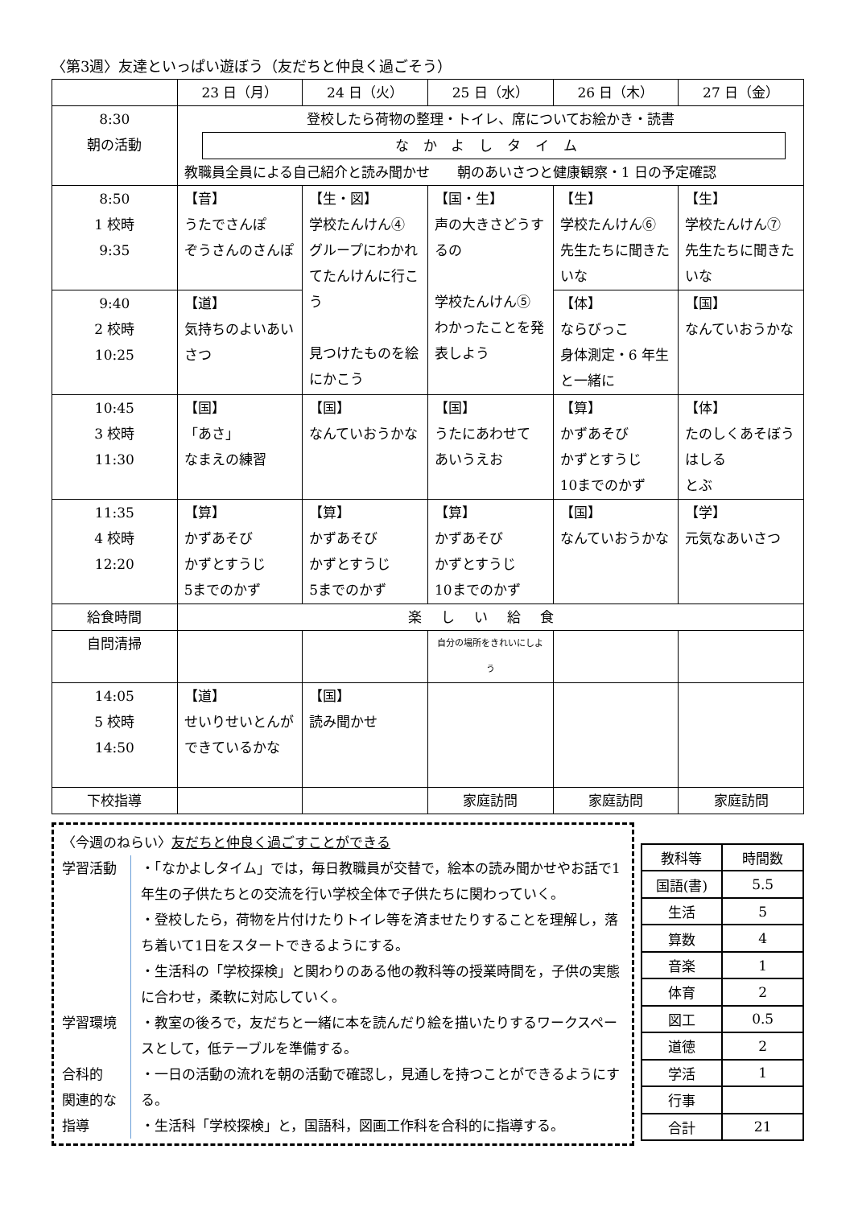〈第3週〉友達といっぱい遊ぼう（友だちと仲良く過ごそう）
| | 23 日（月） | 24 日（火） | 25 日（水） | 26 日（木） | 27 日（金） |
| 8:30 朝の活動 | 登校したら荷物の整理・トイレ、席についてお絵かき・読書 なかよしタイム 教職員全員による自己紹介と読み聞かせ 朝のあいさつと健康観察・1 日の予定確認 | | | | |
| 8:50 1 校時 9:35 | 【音】 うたでさんぽ ぞうさんのさんぽ | 【生・図】 学校たんけん④ グループにわかれてたんけんに行こう 見つけたものを絵にかこう | 【国・生】 声の大きさどうするの 学校たんけん⑤ わかったことを発表しよう | 【生】 学校たんけん⑥ 先生たちに聞きたいな | 【生】 学校たんけん⑦ 先生たちに聞きたいな |
| 9:40 2 校時 10:25 | 【道】 気持ちのよいあいさつ | | | 【体】 ならびっこ 身体測定・6 年生と一緒に | 【国】 なんていおうかな |
| 10:45 3 校時 11:30 | 【国】 「あさ」 なまえの練習 | 【国】 なんていおうかな | 【国】 うたにあわせて あいうえお | 【算】 かずあそび かずとすうじ 10までのかず | 【体】 たのしくあそぼう はしる とぶ |
| 11:35 4 校時 12:20 | 【算】 かずあそび かずとすうじ 5までのかず | 【算】 かずあそび かずとすうじ 5までのかず | 【算】 かずあそび かずとすうじ 10までのかず | 【国】 なんていおうかな | 【学】 元気なあいさつ |
| 給食時間 | 楽しい給食 | | | | |
| 自問清掃 | | | 自分の場所をきれいにしよう | | |
| 14:05 5 校時 14:50 | 【道】 せいりせいとんができているかな | 【国】 読み聞かせ | | | |
| 下校指導 | | | 家庭訪問 | 家庭訪問 | 家庭訪問 |
〈今週のねらい〉友だちと仲良く過ごすことができる
学習活動
学習環境
合科的
関連的な
指導
・「なかよしタイム」では，毎日教職員が交替で，絵本の読み聞かせやお話で1年生の子供たちとの交流を行い学校全体で子供たちに関わっていく。
・登校したら，荷物を片付けたりトイレ等を済ませたりすることを理解し，落ち着いて1日をスタートできるようにする。
・生活科の「学校探検」と関わりのある他の教科等の授業時間を，子供の実態に合わせ，柔軟に対応していく。
・教室の後ろで，友だちと一緒に本を読んだり絵を描いたりするワークスペースとして，低テーブルを準備する。
・一日の活動の流れを朝の活動で確認し，見通しを持つことができるようにする。
・生活科「学校探検」と，国語科，図画工作科を合科的に指導する。
| 教科等 | 時間数 |
| --- | --- |
| 国語(書) | 5.5 |
| 生活 | 5 |
| 算数 | 4 |
| 音楽 | 1 |
| 体育 | 2 |
| 図工 | 0.5 |
| 道徳 | 2 |
| 学活 | 1 |
| 行事 | |
| 合計 | 21 |